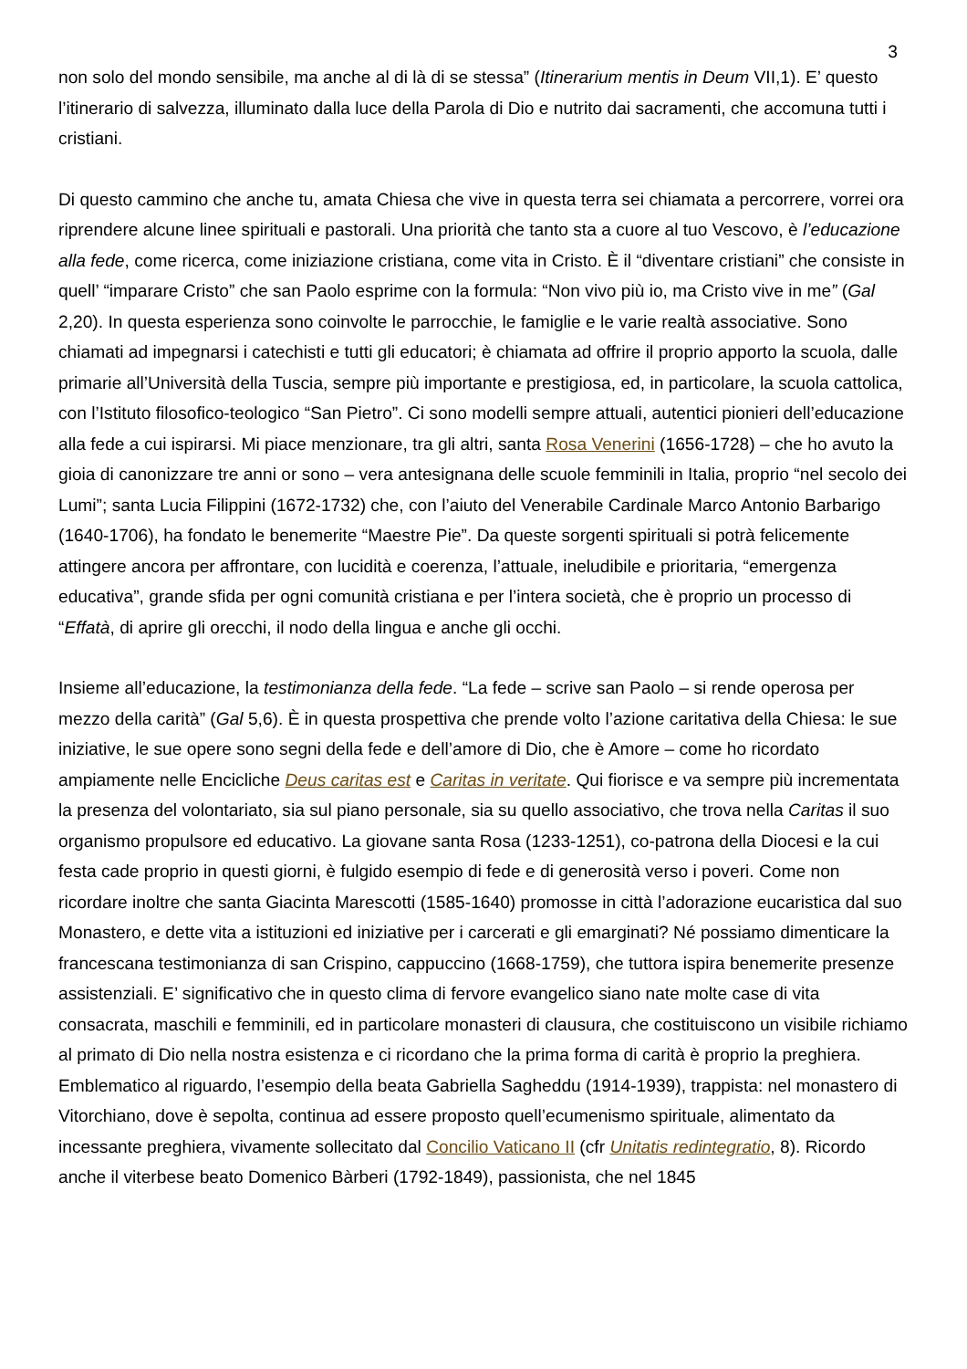3
non solo del mondo sensibile, ma anche al di là di se stessa” (Itinerarium mentis in Deum VII,1). E’ questo l’itinerario di salvezza, illuminato dalla luce della Parola di Dio e nutrito dai sacramenti, che accomuna tutti i cristiani.
Di questo cammino che anche tu, amata Chiesa che vive in questa terra sei chiamata a percorrere, vorrei ora riprendere alcune linee spirituali e pastorali. Una priorità che tanto sta a cuore al tuo Vescovo, è l’educazione alla fede, come ricerca, come iniziazione cristiana, come vita in Cristo. È il “diventare cristiani” che consiste in quell’ “imparare Cristo” che san Paolo esprime con la formula: “Non vivo più io, ma Cristo vive in me” (Gal 2,20). In questa esperienza sono coinvolte le parrocchie, le famiglie e le varie realtà associative. Sono chiamati ad impegnarsi i catechisti e tutti gli educatori; è chiamata ad offrire il proprio apporto la scuola, dalle primarie all’Università della Tuscia, sempre più importante e prestigiosa, ed, in particolare, la scuola cattolica, con l’Istituto filosofico-teologico “San Pietro”. Ci sono modelli sempre attuali, autentici pionieri dell’educazione alla fede a cui ispirarsi. Mi piace menzionare, tra gli altri, santa Rosa Venerini (1656-1728) – che ho avuto la gioia di canonizzare tre anni or sono – vera antesignana delle scuole femminili in Italia, proprio “nel secolo dei Lumi”; santa Lucia Filippini (1672-1732) che, con l’aiuto del Venerabile Cardinale Marco Antonio Barbarigo (1640-1706), ha fondato le benemerite “Maestre Pie”. Da queste sorgenti spirituali si potrà felicemente attingere ancora per affrontare, con lucidità e coerenza, l’attuale, ineludibile e prioritaria, “emergenza educativa”, grande sfida per ogni comunità cristiana e per l’intera società, che è proprio un processo di “Effatà, di aprire gli orecchi, il nodo della lingua e anche gli occhi.
Insieme all’educazione, la testimonianza della fede. “La fede – scrive san Paolo – si rende operosa per mezzo della carità” (Gal 5,6). È in questa prospettiva che prende volto l’azione caritativa della Chiesa: le sue iniziative, le sue opere sono segni della fede e dell’amore di Dio, che è Amore – come ho ricordato ampiamente nelle Encicliche Deus caritas est e Caritas in veritate. Qui fiorisce e va sempre più incrementata la presenza del volontariato, sia sul piano personale, sia su quello associativo, che trova nella Caritas il suo organismo propulsore ed educativo. La giovane santa Rosa (1233-1251), co-patrona della Diocesi e la cui festa cade proprio in questi giorni, è fulgido esempio di fede e di generosità verso i poveri. Come non ricordare inoltre che santa Giacinta Marescotti (1585-1640) promosse in città l’adorazione eucaristica dal suo Monastero, e dette vita a istituzioni ed iniziative per i carcerati e gli emarginati? Né possiamo dimenticare la francescana testimonianza di san Crispino, cappuccino (1668-1759), che tuttora ispira benemerite presenze assistenziali. E’ significativo che in questo clima di fervore evangelico siano nate molte case di vita consacrata, maschili e femminili, ed in particolare monasteri di clausura, che costituiscono un visibile richiamo al primato di Dio nella nostra esistenza e ci ricordano che la prima forma di carità è proprio la preghiera. Emblematico al riguardo, l’esempio della beata Gabriella Sagheddu (1914-1939), trappista: nel monastero di Vitorchiano, dove è sepolta, continua ad essere proposto quell’ecumenismo spirituale, alimentato da incessante preghiera, vivamente sollecitato dal Concilio Vaticano II (cfr Unitatis redintegratio, 8). Ricordo anche il viterbese beato Domenico Bàrberi (1792-1849), passionista, che nel 1845